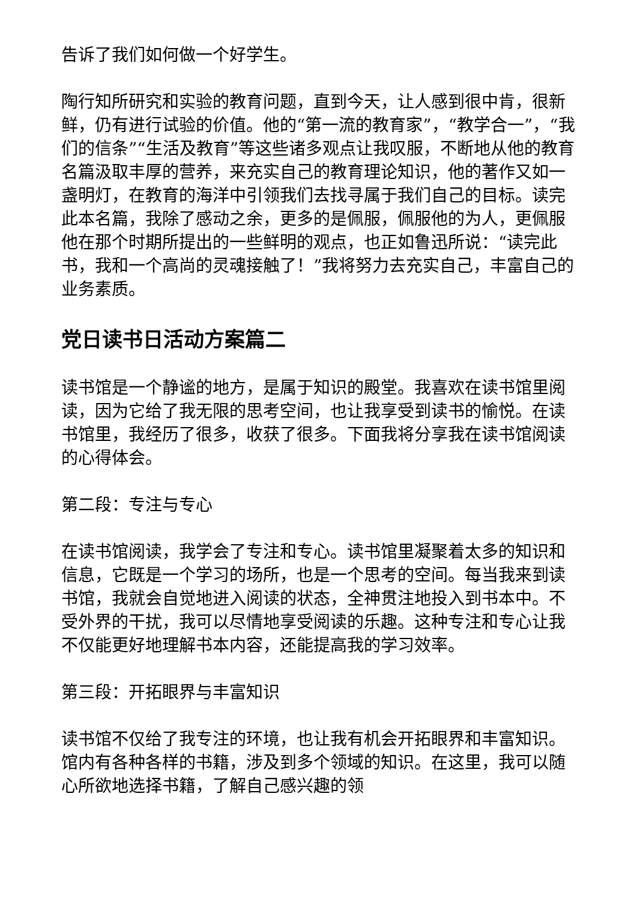告诉了我们如何做一个好学生。
陶行知所研究和实验的教育问题，直到今天，让人感到很中肯，很新鲜，仍有进行试验的价值。他的“第一流的教育家”，“教学合一”，“我们的信条”“生活及教育”等这些诸多观点让我叹服，不断地从他的教育名篇汲取丰厚的营养，来充实自己的教育理论知识，他的著作又如一盏明灯，在教育的海洋中引领我们去找寻属于我们自己的目标。读完此本名篇，我除了感动之余，更多的是佩服，佩服他的为人，更佩服他在那个时期所提出的一些鲜明的观点，也正如鲁迅所说：“读完此书，我和一个高尚的灵魂接触了！”我将努力去充实自己，丰富自己的业务素质。
党日读书日活动方案篇二
读书馆是一个静谧的地方，是属于知识的殿堂。我喜欢在读书馆里阅读，因为它给了我无限的思考空间，也让我享受到读书的愉悦。在读书馆里，我经历了很多，收获了很多。下面我将分享我在读书馆阅读的心得体会。
第二段：专注与专心
在读书馆阅读，我学会了专注和专心。读书馆里凝聚着太多的知识和信息，它既是一个学习的场所，也是一个思考的空间。每当我来到读书馆，我就会自觉地进入阅读的状态，全神贯注地投入到书本中。不受外界的干扰，我可以尽情地享受阅读的乐趣。这种专注和专心让我不仅能更好地理解书本内容，还能提高我的学习效率。
第三段：开拓眼界与丰富知识
读书馆不仅给了我专注的环境，也让我有机会开拓眼界和丰富知识。馆内有各种各样的书籍，涉及到多个领域的知识。在这里，我可以随心所欲地选择书籍，了解自己感兴趣的领